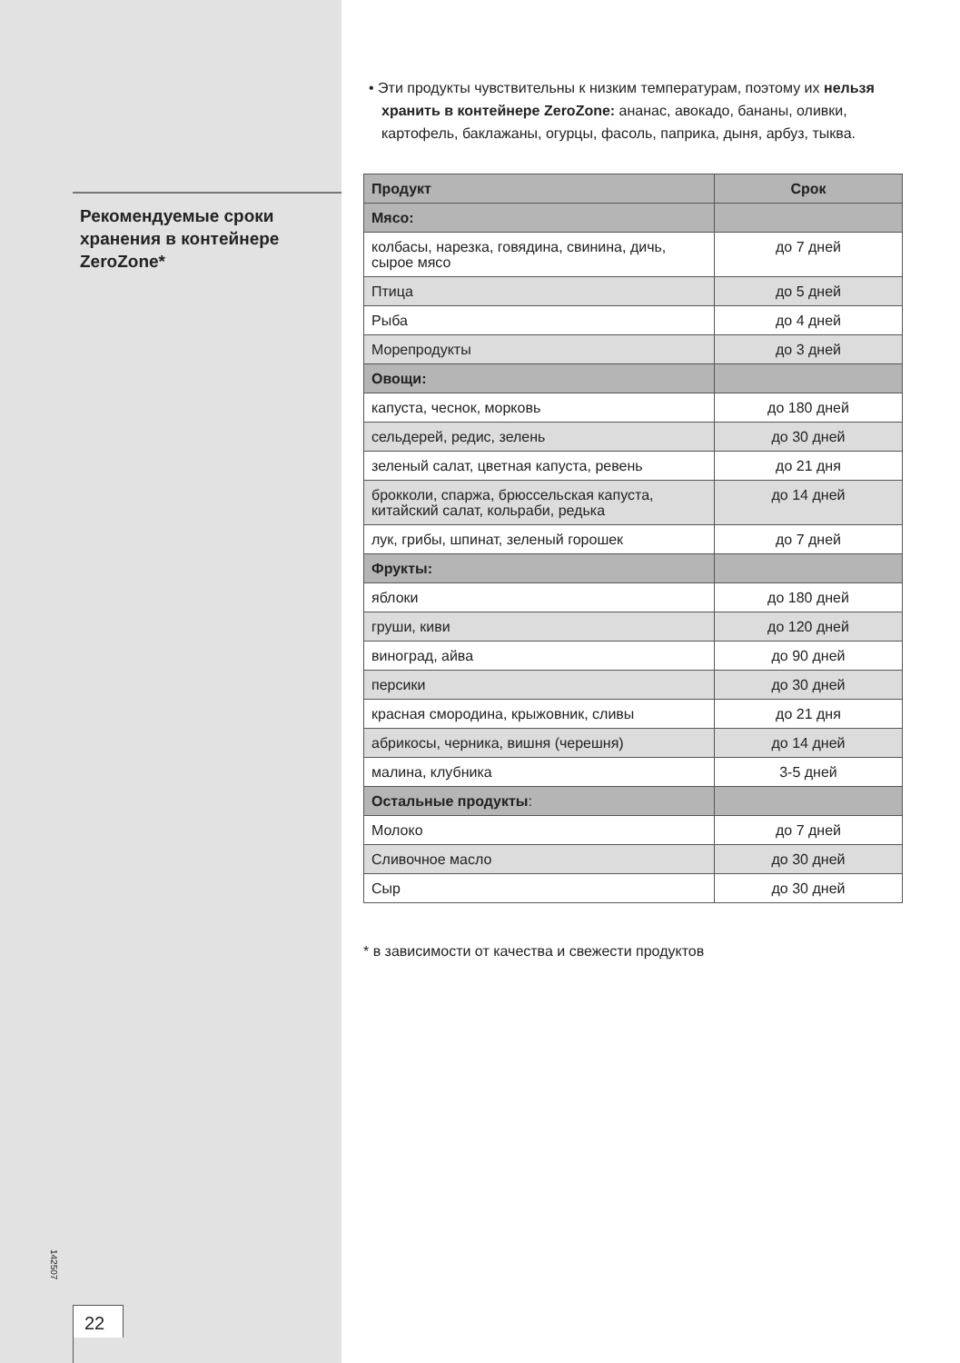Рекомендуемые сроки хранения в контейнере ZeroZone*
142507
22
• Эти продукты чувствительны к низким температурам, поэтому их нельзя хранить в контейнере ZeroZone: ананас, авокадо, бананы, оливки, картофель, баклажаны, огурцы, фасоль, паприка, дыня, арбуз, тыква.
| Продукт | Срок |
| --- | --- |
| Мясо: | |
| колбасы, нарезка, говядина, свинина, дичь, сырое мясо | до 7 дней |
| Птица | до 5 дней |
| Рыба | до 4 дней |
| Морепродукты | до 3 дней |
| Овощи: | |
| капуста, чеснок, морковь | до 180 дней |
| сельдерей, редис, зелень | до 30 дней |
| зеленый салат, цветная капуста, ревень | до 21 дня |
| брокколи, спаржа, брюссельская капуста, китайский салат, кольраби, редька | до 14 дней |
| лук, грибы, шпинат, зеленый горошек | до 7 дней |
| Фрукты: | |
| яблоки | до 180 дней |
| груши, киви | до 120 дней |
| виноград, айва | до 90 дней |
| персики | до 30 дней |
| красная смородина, крыжовник, сливы | до 21 дня |
| абрикосы, черника, вишня (черешня) | до 14 дней |
| малина, клубника | 3-5 дней |
| Остальные продукты : | |
| Молоко | до 7 дней |
| Сливочное масло | до 30 дней |
| Сыр | до 30 дней |
* в зависимости от качества и свежести продуктов